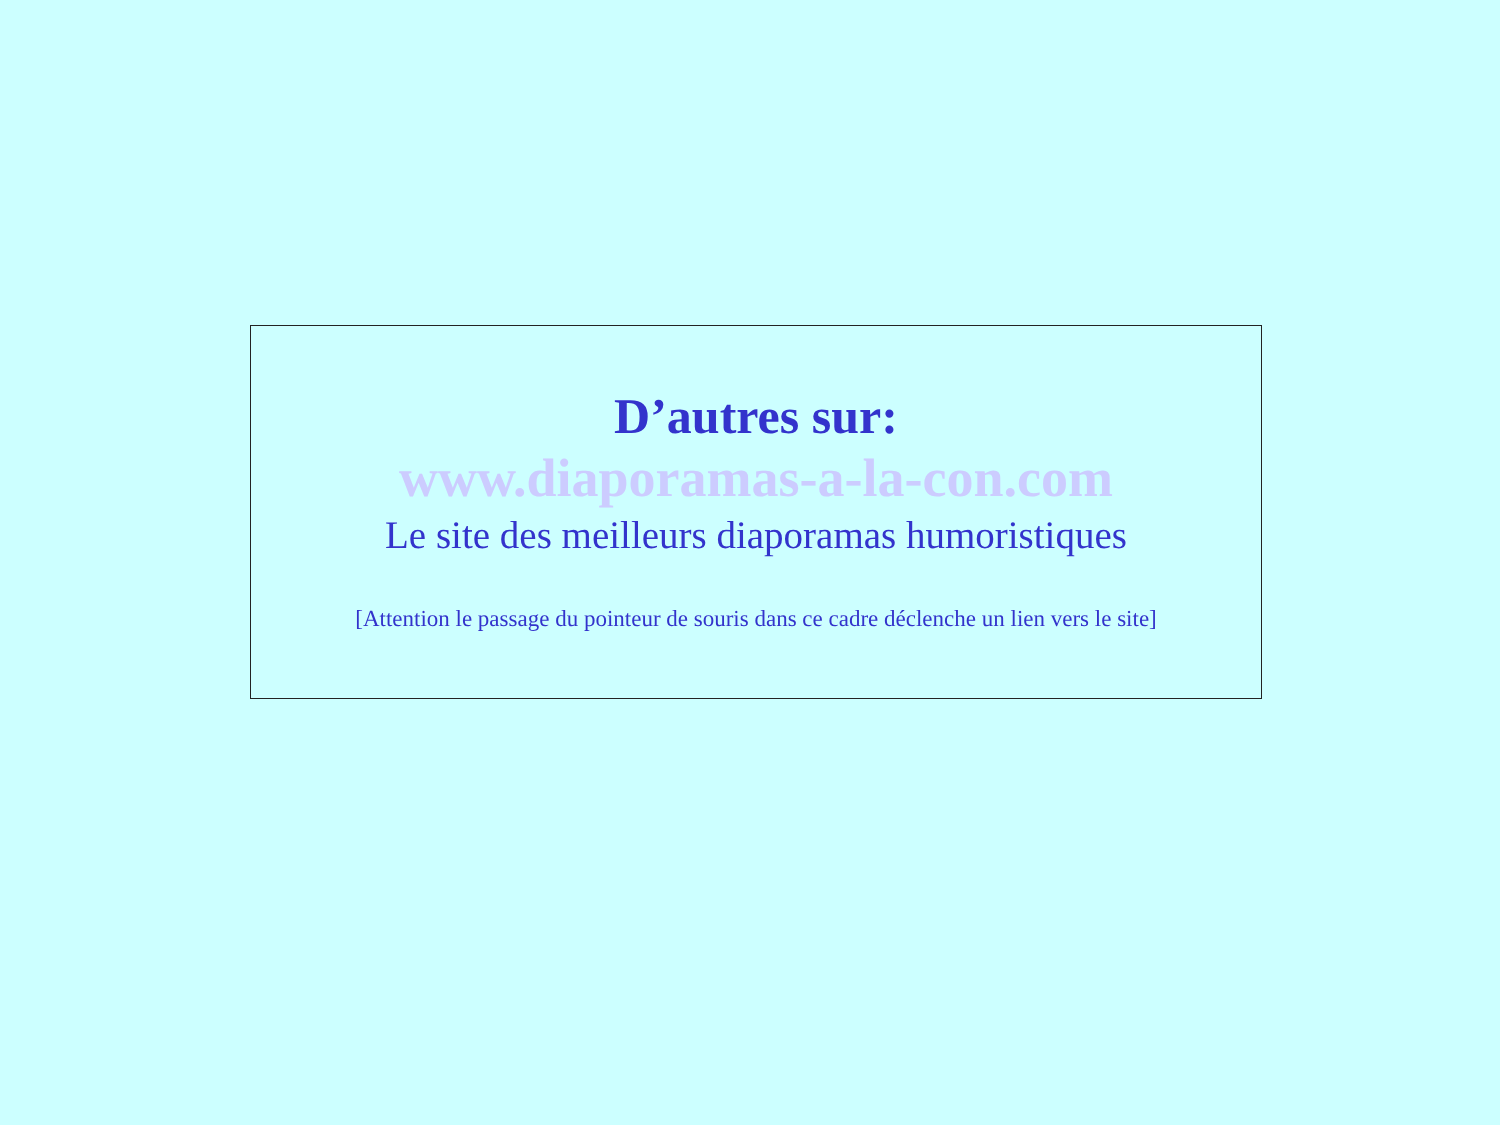D’autres sur:
www.diaporamas-a-la-con.com
Le site des meilleurs diaporamas humoristiques
[Attention le passage du pointeur de souris dans ce cadre déclenche un lien vers le site]